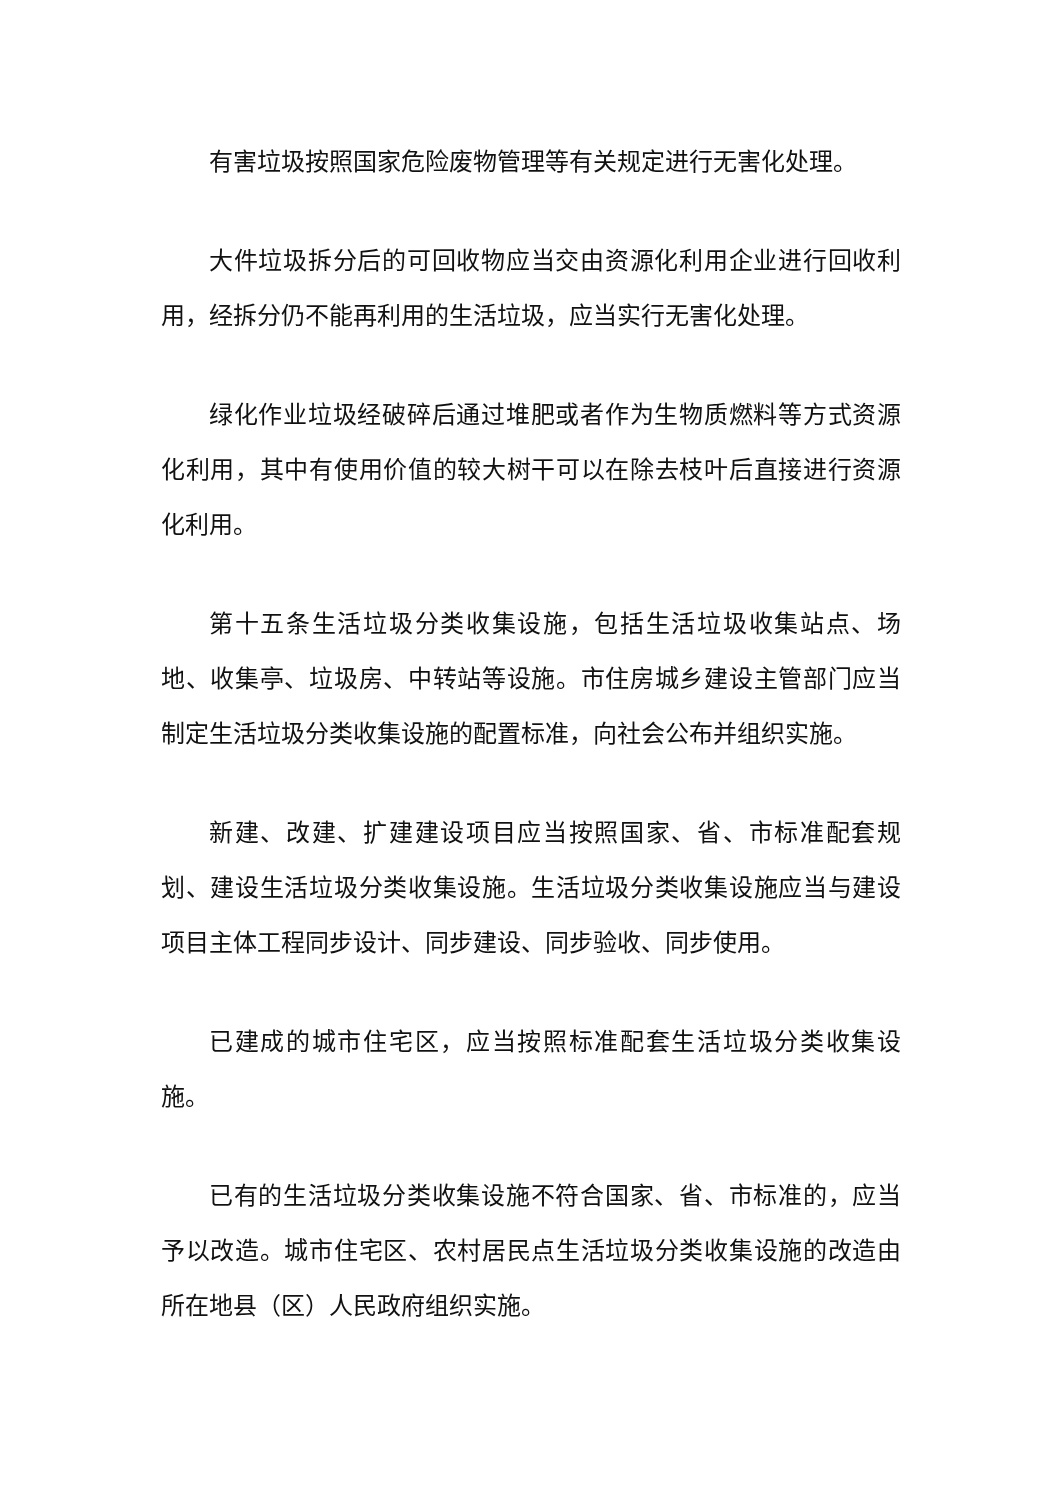有害垃圾按照国家危险废物管理等有关规定进行无害化处理。
大件垃圾拆分后的可回收物应当交由资源化利用企业进行回收利用，经拆分仍不能再利用的生活垃圾，应当实行无害化处理。
绿化作业垃圾经破碎后通过堆肥或者作为生物质燃料等方式资源化利用，其中有使用价值的较大树干可以在除去枝叶后直接进行资源化利用。
第十五条生活垃圾分类收集设施，包括生活垃圾收集站点、场地、收集亭、垃圾房、中转站等设施。市住房城乡建设主管部门应当制定生活垃圾分类收集设施的配置标准，向社会公布并组织实施。
新建、改建、扩建建设项目应当按照国家、省、市标准配套规划、建设生活垃圾分类收集设施。生活垃圾分类收集设施应当与建设项目主体工程同步设计、同步建设、同步验收、同步使用。
已建成的城市住宅区，应当按照标准配套生活垃圾分类收集设施。
已有的生活垃圾分类收集设施不符合国家、省、市标准的，应当予以改造。城市住宅区、农村居民点生活垃圾分类收集设施的改造由所在地县（区）人民政府组织实施。